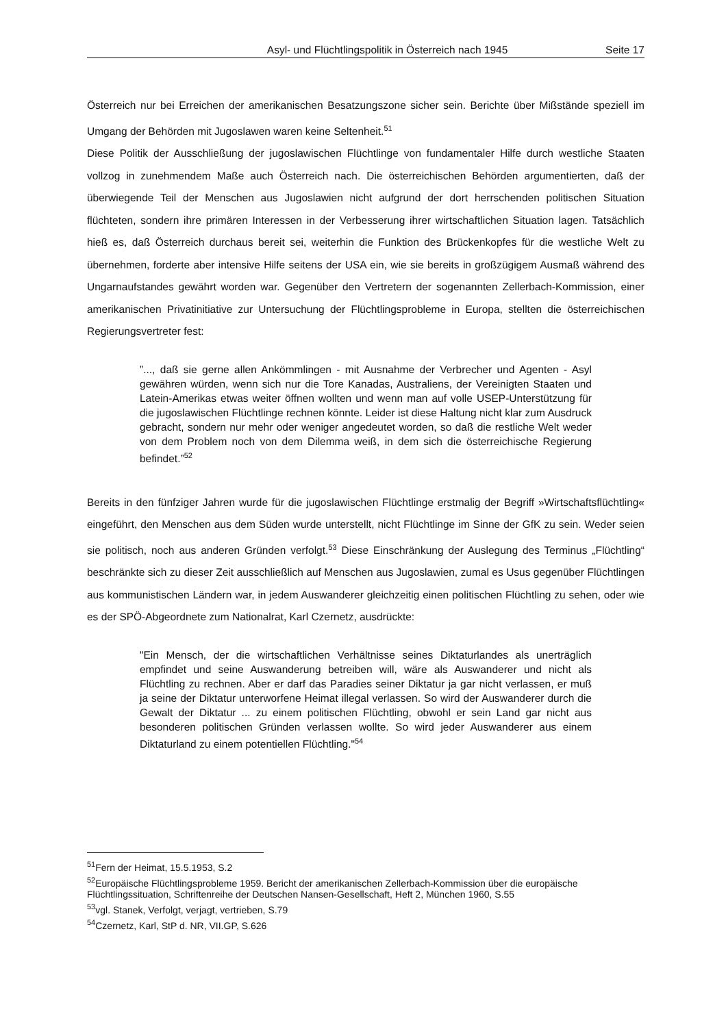Asyl- und Flüchtlingspolitik in Österreich nach 1945 Seite 17
Österreich nur bei Erreichen der amerikanischen Besatzungszone sicher sein. Berichte über Mißstände speziell im Umgang der Behörden mit Jugoslawen waren keine Seltenheit.<sup>51</sup>
Diese Politik der Ausschließung der jugoslawischen Flüchtlinge von fundamentaler Hilfe durch westliche Staaten vollzog in zunehmendem Maße auch Österreich nach. Die österreichischen Behörden argumentierten, daß der überwiegende Teil der Menschen aus Jugoslawien nicht aufgrund der dort herrschenden politischen Situation flüchteten, sondern ihre primären Interessen in der Verbesserung ihrer wirtschaftlichen Situation lagen. Tatsächlich hieß es, daß Österreich durchaus bereit sei, weiterhin die Funktion des Brückenkopfes für die westliche Welt zu übernehmen, forderte aber intensive Hilfe seitens der USA ein, wie sie bereits in großzügigem Ausmaß während des Ungarnaufstandes gewährt worden war. Gegenüber den Vertretern der sogenannten Zellerbach-Kommission, einer amerikanischen Privatinitiative zur Untersuchung der Flüchtlingsprobleme in Europa, stellten die österreichischen Regierungsvertreter fest:
”..., daß sie gerne allen Ankömmlingen - mit Ausnahme der Verbrecher und Agenten - Asyl gewähren würden, wenn sich nur die Tore Kanadas, Australiens, der Vereinigten Staaten und Latein-Amerikas etwas weiter öffnen wollten und wenn man auf volle USEP-Unterstützung für die jugoslawischen Flüchtlinge rechnen könnte. Leider ist diese Haltung nicht klar zum Ausdruck gebracht, sondern nur mehr oder weniger angedeutet worden, so daß die restliche Welt weder von dem Problem noch von dem Dilemma weiß, in dem sich die österreichische Regierung befindet.”<sup>52</sup>
Bereits in den fünfziger Jahren wurde für die jugoslawischen Flüchtlinge erstmalig der Begriff »Wirtschaftsflüchtling« eingeführt, den Menschen aus dem Süden wurde unterstellt, nicht Flüchtlinge im Sinne der GfK zu sein. Weder seien sie politisch, noch aus anderen Gründen verfolgt.<sup>53</sup> Diese Einschränkung der Auslegung des Terminus „Flüchtling“ beschränkte sich zu dieser Zeit ausschließlich auf Menschen aus Jugoslawien, zumal es Usus gegenüber Flüchtlingen aus kommunistischen Ländern war, in jedem Auswanderer gleichzeitig einen politischen Flüchtling zu sehen, oder wie es der SPÖ-Abgeordnete zum Nationalrat, Karl Czernetz, ausdrückte:
"Ein Mensch, der die wirtschaftlichen Verhältnisse seines Diktaturlandes als unerträglich empfindet und seine Auswanderung betreiben will, wäre als Auswanderer und nicht als Flüchtling zu rechnen. Aber er darf das Paradies seiner Diktatur ja gar nicht verlassen, er muß ja seine der Diktatur unterworfene Heimat illegal verlassen. So wird der Auswanderer durch die Gewalt der Diktatur ... zu einem politischen Flüchtling, obwohl er sein Land gar nicht aus besonderen politischen Gründen verlassen wollte. So wird jeder Auswanderer aus einem Diktaturland zu einem potentiellen Flüchtling."<sup>54</sup>
<sup>51</sup> Fern der Heimat, 15.5.1953, S.2
<sup>52</sup> Europäische Flüchtlingsprobleme 1959. Bericht der amerikanischen Zellerbach-Kommission über die europäische Flüchtlingssituation, Schriftenreihe der Deutschen Nansen-Gesellschaft, Heft 2, München 1960, S.55
<sup>53</sup> vgl. Stanek, Verfolgt, verjagt, vertrieben, S.79
<sup>54</sup> Czernetz, Karl, StP d. NR, VII.GP, S.626